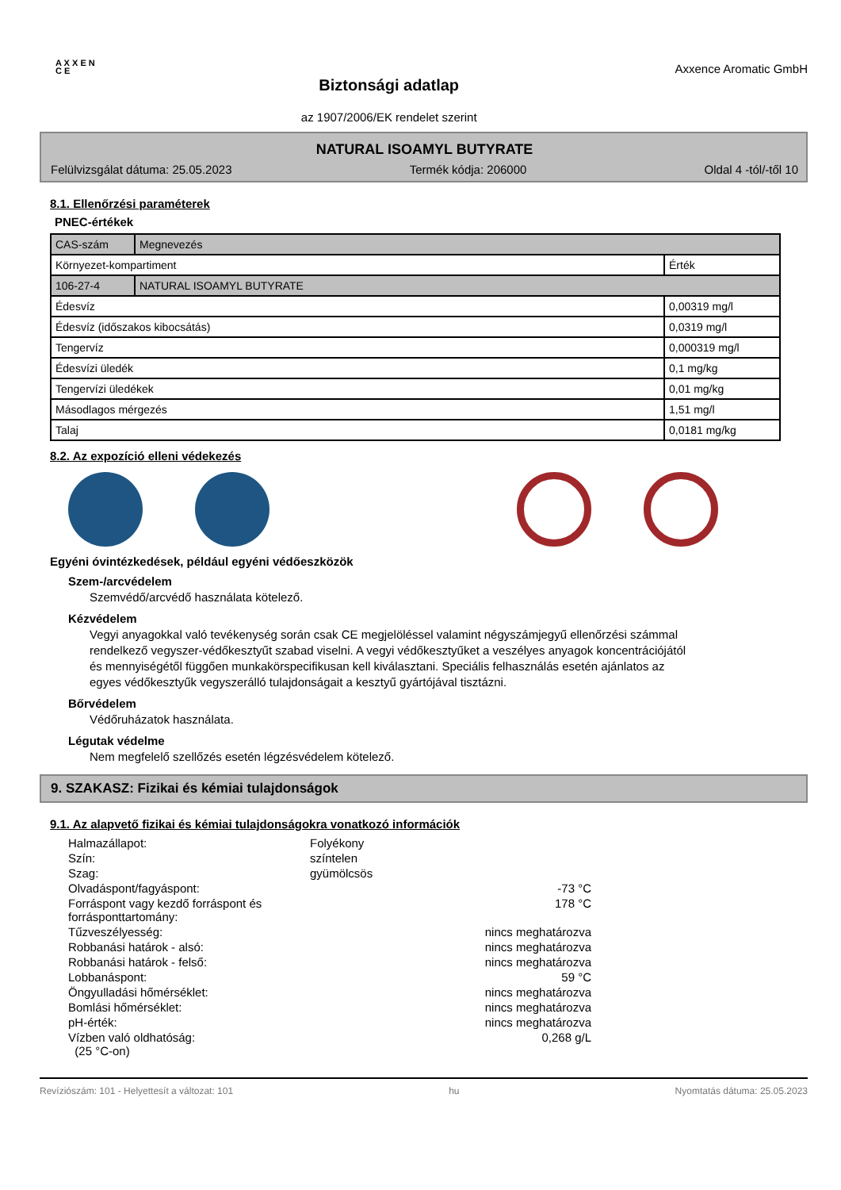A X X E N C E
Biztonsági adatlap
az 1907/2006/EK rendelet szerint
Axxence Aromatic GmbH
NATURAL ISOAMYL BUTYRATE
Felülvizsgálat dátuma: 25.05.2023 Termék kódja: 206000 Oldal 4 -tól/-től 10
8.1. Ellenőrzési paraméterek
PNEC-értékek
| CAS-szám | Megnevezés | |
| Környezet-kompartiment | | Érték |
| 106-27-4 | NATURAL ISOAMYL BUTYRATE | |
| Édesvíz | | 0,00319 mg/l |
| Édesvíz (időszakos kibocsátás) | | 0,0319 mg/l |
| Tengervíz | | 0,000319 mg/l |
| Édesvízi üledék | | 0,1 mg/kg |
| Tengervízi üledékek | | 0,01 mg/kg |
| Másodlagos mérgezés | | 1,51 mg/l |
| Talaj | | 0,0181 mg/kg |
8.2. Az expozíció elleni védekezés
Egyéni óvintézkedések, például egyéni védőeszközök
Szem-/arcvédelem
Szemvédő/arcvédő használata kötelező.
Kézvédelem
Vegyi anyagokkal való tevékenység során csak CE megjelöléssel valamint négyszámjegyű ellenőrzési számmal rendelkező vegyszer-védőkesztyűt szabad viselni. A vegyi védőkesztyűket a veszélyes anyagok koncentrációjától és mennyiségétől függően munkakörspecifikusan kell kiválasztani. Speciális felhasználás esetén ajánlatos az egyes védőkesztyűk vegyszerálló tulajdonságait a kesztyű gyártójával tisztázni.
Bőrvédelem
Védőruházatok használata.
Légutak védelme
Nem megfelelő szellőzés esetén légzésvédelem kötelező.
9. SZAKASZ: Fizikai és kémiai tulajdonságok
9.1. Az alapvető fizikai és kémiai tulajdonságokra vonatkozó információk
| Halmazállapot: | Folyékony | |
| Szín: | színtelen | |
| Szag: | gyümölcsös | |
| Olvadáspont/fagyáspont: | | -73 °C |
| Forráspont vagy kezdő forráspont és forráspont­tartomány: | | 178 °C |
| Tűzveszélyesség: | | nincs meghatározva |
| Robbanási határok - alsó: | | nincs meghatározva |
| Robbanási határok - felső: | | nincs meghatározva |
| Lobbanáspont: | | 59 °C |
| Öngyulladási hőmérséklet: | | nincs meghatározva |
| Bomlási hőmérséklet: | | nincs meghatározva |
| pH-érték: | | nincs meghatározva |
| Vízben való oldhatóság: (25 °C-on) | | 0,268 g/L |
Revíziószám: 101 - Helyettesít a változat: 101 hu Nyomtatás dátuma: 25.05.2023